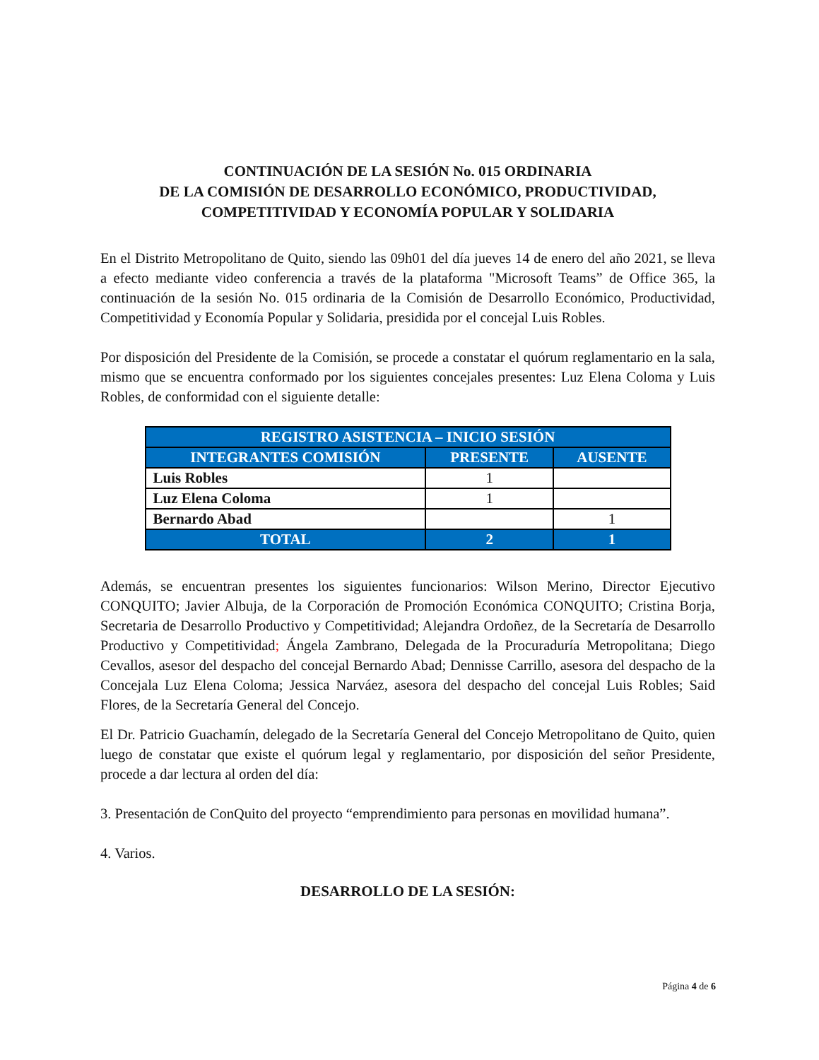CONTINUACIÓN DE LA SESIÓN No. 015 ORDINARIA
DE LA COMISIÓN DE DESARROLLO ECONÓMICO, PRODUCTIVIDAD,
COMPETITIVIDAD Y ECONOMÍA POPULAR Y SOLIDARIA
En el Distrito Metropolitano de Quito, siendo las 09h01 del día jueves 14 de enero del año 2021, se lleva a efecto mediante video conferencia a través de la plataforma "Microsoft Teams” de Office 365, la continuación de la sesión No. 015 ordinaria de la Comisión de Desarrollo Económico, Productividad, Competitividad y Economía Popular y Solidaria, presidida por el concejal Luis Robles.
Por disposición del Presidente de la Comisión, se procede a constatar el quórum reglamentario en la sala, mismo que se encuentra conformado por los siguientes concejales presentes: Luz Elena Coloma y Luis Robles, de conformidad con el siguiente detalle:
| REGISTRO ASISTENCIA – INICIO SESIÓN | | |
| --- | --- | --- |
| INTEGRANTES COMISIÓN | PRESENTE | AUSENTE |
| Luis Robles | 1 | |
| Luz Elena Coloma | 1 | |
| Bernardo Abad | | 1 |
| TOTAL | 2 | 1 |
Además, se encuentran presentes los siguientes funcionarios: Wilson Merino, Director Ejecutivo CONQUITO; Javier Albuja, de la Corporación de Promoción Económica CONQUITO; Cristina Borja, Secretaria de Desarrollo Productivo y Competitividad; Alejandra Ordoñez, de la Secretaría de Desarrollo Productivo y Competitividad; Ángela Zambrano, Delegada de la Procuraduría Metropolitana; Diego Cevallos, asesor del despacho del concejal Bernardo Abad; Dennisse Carrillo, asesora del despacho de la Concejala Luz Elena Coloma; Jessica Narváez, asesora del despacho del concejal Luis Robles; Said Flores, de la Secretaría General del Concejo.
El Dr. Patricio Guachamín, delegado de la Secretaría General del Concejo Metropolitano de Quito, quien luego de constatar que existe el quórum legal y reglamentario, por disposición del señor Presidente, procede a dar lectura al orden del día:
3. Presentación de ConQuito del proyecto “emprendimiento para personas en movilidad humana”.
4. Varios.
DESARROLLO DE LA SESIÓN:
Página 4 de 6